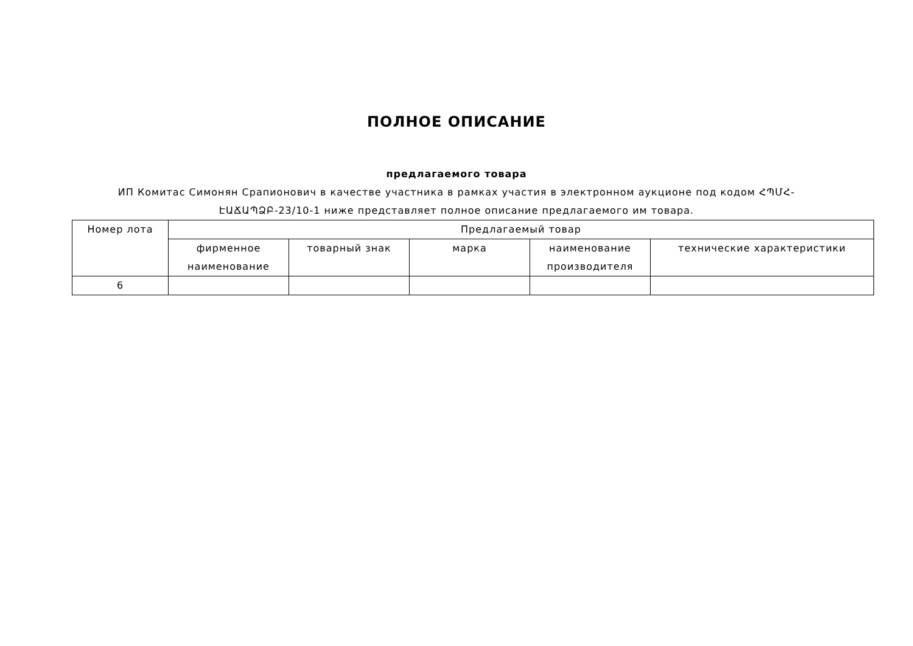ПОЛНОЕ ОПИСАНИЕ
предлагаемого товара
ИП Комитас Симонян Срапионович в качестве участника в рамках участия в электронном аукционе под кодом ՀՊՄՀ-ԷԱՃԱՊՁԲ-23/10-1 ниже представляет полное описание предлагаемого им товара.
| Номер лота | Предлагаемый товар | | | | |
| --- | --- | --- | --- | --- | --- |
| | фирменное наименование | товарный знак | марка | наименование производителя | технические характеристики |
| 6 | | | | | |